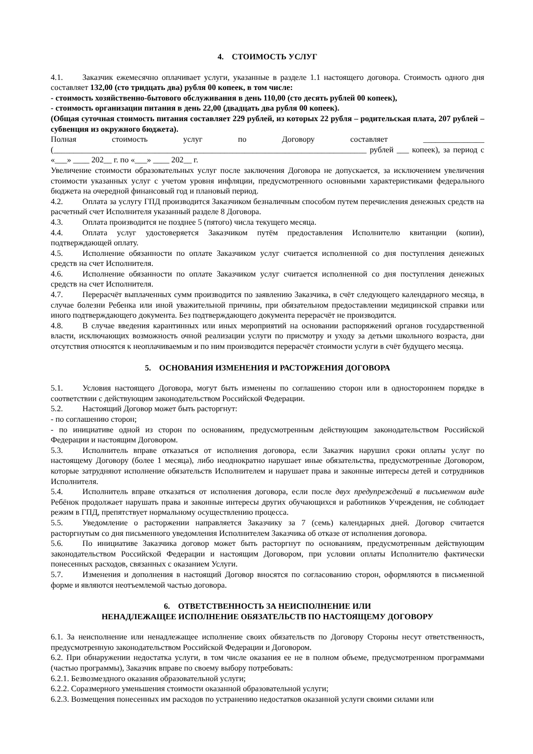4. СТОИМОСТЬ УСЛУГ
4.1. Заказчик ежемесячно оплачивает услуги, указанные в разделе 1.1 настоящего договора. Стоимость одного дня составляет 132,00 (сто тридцать два) рубля 00 копеек, в том числе:
- стоимость хозяйственно-бытового обслуживания в день 110,00 (сто десять рублей 00 копеек),
- стоимость организации питания в день 22,00 (двадцать два рубля 00 копеек).
(Общая суточная стоимость питания составляет 229 рублей, из которых 22 рубля – родительская плата, 207 рублей – субвенция из окружного бюджета).
Полная стоимость услуг по Договору составляет _______________ (_____________________________________________________________________________ рублей ___ копеек), за период с «___» ____ 202__ г. по «___» ____ 202__ г.
Увеличение стоимости образовательных услуг после заключения Договора не допускается, за исключением увеличения стоимости указанных услуг с учетом уровня инфляции, предусмотренного основными характеристиками федерального бюджета на очередной финансовый год и плановый период.
4.2. Оплата за услугу ГПД производится Заказчиком безналичным способом путем перечисления денежных средств на расчетный счет Исполнителя указанный разделе 8 Договора.
4.3. Оплата производится не позднее 5 (пятого) числа текущего месяца.
4.4. Оплата услуг удостоверяется Заказчиком путём предоставления Исполнителю квитанции (копии), подтверждающей оплату.
4.5. Исполнение обязанности по оплате Заказчиком услуг считается исполненной со дня поступления денежных средств на счет Исполнителя.
4.6. Исполнение обязанности по оплате Заказчиком услуг считается исполненной со дня поступления денежных средств на счет Исполнителя.
4.7. Перерасчёт выплаченных сумм производится по заявлению Заказчика, в счёт следующего календарного месяца, в случае болезни Ребенка или иной уважительной причины, при обязательном предоставлении медицинской справки или иного подтверждающего документа. Без подтверждающего документа перерасчёт не производится.
4.8. В случае введения карантинных или иных мероприятий на основании распоряжений органов государственной власти, исключающих возможность очной реализации услуги по присмотру и уходу за детьми школьного возраста, дни отсутствия относятся к неоплачиваемым и по ним производится перерасчёт стоимости услуги в счёт будущего месяца.
5. ОСНОВАНИЯ ИЗМЕНЕНИЯ И РАСТОРЖЕНИЯ ДОГОВОРА
5.1. Условия настоящего Договора, могут быть изменены по соглашению сторон или в одностороннем порядке в соответствии с действующим законодательством Российской Федерации.
5.2. Настоящий Договор может быть расторгнут:
- по соглашению сторон;
- по инициативе одной из сторон по основаниям, предусмотренным действующим законодательством Российской Федерации и настоящим Договором.
5.3. Исполнитель вправе отказаться от исполнения договора, если Заказчик нарушил сроки оплаты услуг по настоящему Договору (более 1 месяца), либо неоднократно нарушает иные обязательства, предусмотренные Договором, которые затрудняют исполнение обязательств Исполнителем и нарушает права и законные интересы детей и сотрудников Исполнителя.
5.4. Исполнитель вправе отказаться от исполнения договора, если после двух предупреждений в письменном виде Ребёнок продолжает нарушать права и законные интересы других обучающихся и работников Учреждения, не соблюдает режим в ГПД, препятствует нормальному осуществлению процесса.
5.5. Уведомление о расторжении направляется Заказчику за 7 (семь) календарных дней. Договор считается расторгнутым со дня письменного уведомления Исполнителем Заказчика об отказе от исполнения договора.
5.6. По инициативе Заказчика договор может быть расторгнут по основаниям, предусмотренным действующим законодательством Российской Федерации и настоящим Договором, при условии оплаты Исполнителю фактически понесенных расходов, связанных с оказанием Услуги.
5.7. Изменения и дополнения в настоящий Договор вносятся по согласованию сторон, оформляются в письменной форме и являются неотъемлемой частью договора.
6. ОТВЕТСТВЕННОСТЬ ЗА НЕИСПОЛНЕНИЕ ИЛИ
НЕНАДЛЕЖАЩЕЕ ИСПОЛНЕНИЕ ОБЯЗАТЕЛЬСТВ ПО НАСТОЯЩЕМУ ДОГОВОРУ
6.1. За неисполнение или ненадлежащее исполнение своих обязательств по Договору Стороны несут ответственность, предусмотренную законодательством Российской Федерации и Договором.
6.2. При обнаружении недостатка услуги, в том числе оказания ее не в полном объеме, предусмотренном программами (частью программы), Заказчик вправе по своему выбору потребовать:
6.2.1. Безвозмездного оказания образовательной услуги;
6.2.2. Соразмерного уменьшения стоимости оказанной образовательной услуги;
6.2.3. Возмещения понесенных им расходов по устранению недостатков оказанной услуги своими силами или